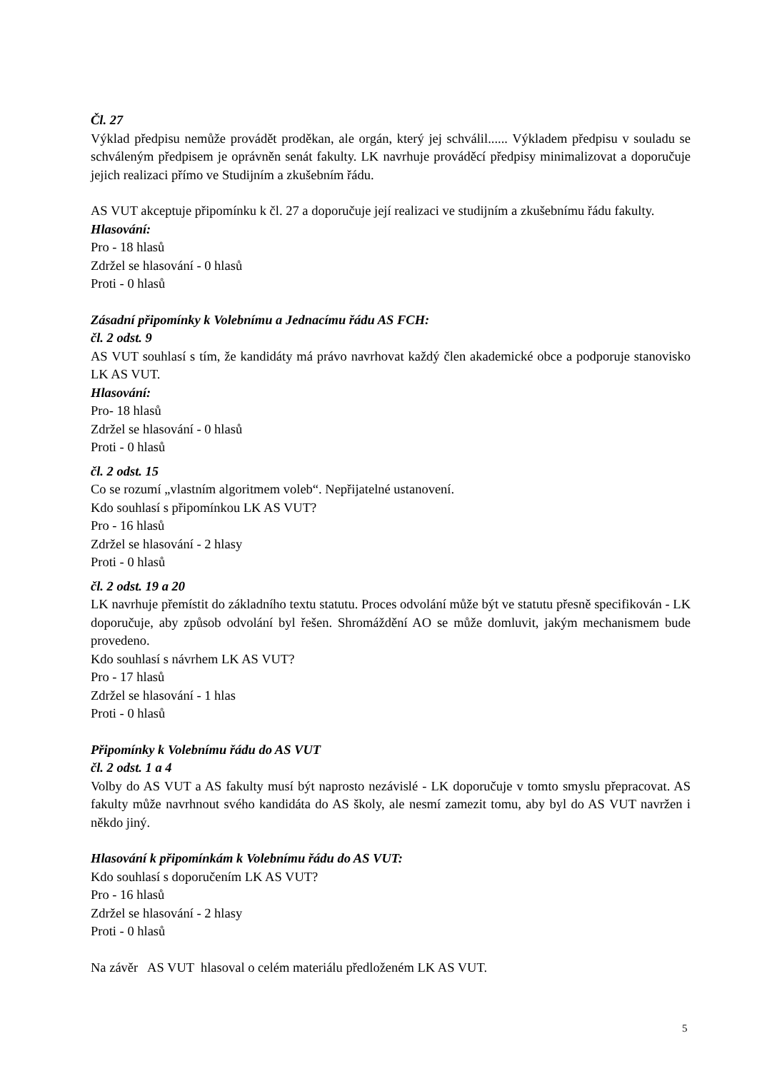Čl. 27
Výklad předpisu nemůže provádět proděkan, ale orgán, který jej schválil...... Výkladem předpisu v souladu se schváleným předpisem je oprávněn senát fakulty. LK navrhuje prováděcí předpisy minimalizovat a doporučuje jejich realizaci přímo ve Studijním a zkušebním řádu.
AS VUT akceptuje připomínku k čl. 27 a doporučuje její realizaci ve studijním a zkušebnímu řádu fakulty.
Hlasování:
Pro - 18 hlasů
Zdržel se hlasování - 0 hlasů
Proti - 0 hlasů
Zásadní připomínky k Volebnímu a Jednacímu řádu AS FCH:
čl. 2 odst. 9
AS VUT souhlasí s tím, že kandidáty má právo navrhovat každý člen akademické obce a podporuje stanovisko LK AS VUT.
Hlasování:
Pro- 18 hlasů
Zdržel se hlasování - 0 hlasů
Proti - 0 hlasů
čl. 2 odst. 15
Co se rozumí „vlastním algoritmem voleb“. Nepřijatelné ustanovení.
Kdo souhlasí s připomínkou LK AS VUT?
Pro - 16 hlasů
Zdržel se hlasování - 2 hlasy
Proti - 0 hlasů
čl. 2 odst. 19 a 20
LK navrhuje přemístit do základního textu statutu. Proces odvolání může být ve statutu přesně specifikován - LK doporučuje, aby způsob odvolání byl řešen. Shromáždění AO se může domluvit, jakým mechanismem bude provedeno.
Kdo souhlasí s návrhem LK AS VUT?
Pro - 17 hlasů
Zdržel se hlasování - 1 hlas
Proti - 0 hlasů
Připomínky k Volebnímu řádu do AS VUT
čl. 2 odst. 1 a 4
Volby do AS VUT a AS fakulty musí být naprosto nezávislé - LK doporučuje v tomto smyslu přepracovat. AS fakulty může navrhnout svého kandidáta do AS školy, ale nesmí zamezit tomu, aby byl do AS VUT navržen i někdo jiný.
Hlasování k připomínkám k Volebnímu řádu do AS VUT:
Kdo souhlasí s doporučením LK AS VUT?
Pro - 16 hlasů
Zdržel se hlasování - 2 hlasy
Proti - 0 hlasů
Na závěr AS VUT hlasoval o celém materiálu předloženém LK AS VUT.
5